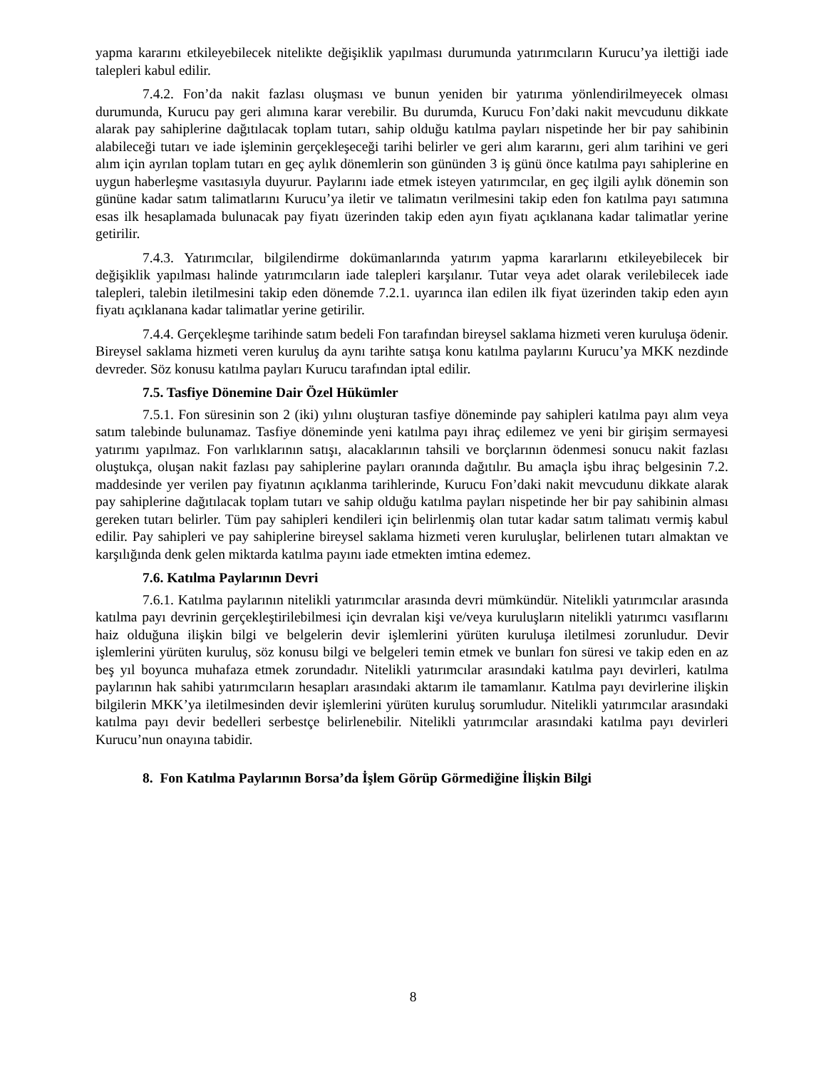yapma kararını etkileyebilecek nitelikte değişiklik yapılması durumunda yatırımcıların Kurucu’ya ilettiği iade talepleri kabul edilir.
7.4.2. Fon’da nakit fazlası oluşması ve bunun yeniden bir yatırıma yönlendirilmeyecek olması durumunda, Kurucu pay geri alımına karar verebilir. Bu durumda, Kurucu Fon’daki nakit mevcudunu dikkate alarak pay sahiplerine dağıtılacak toplam tutarı, sahip olduğu katılma payları nispetinde her bir pay sahibinin alabileceği tutarı ve iade işleminin gerçekleşeceği tarihi belirler ve geri alım kararını, geri alım tarihini ve geri alım için ayrılan toplam tutarı en geç aylık dönemlerin son gününden 3 iş günü önce katılma payı sahiplerine en uygun haberleşme vasıtasıyla duyurur. Paylarını iade etmek isteyen yatırımcılar, en geç ilgili aylık dönemin son gününe kadar satım talimatlarını Kurucu’ya iletir ve talimatın verilmesini takip eden fon katılma payı satımına esas ilk hesaplamada bulunacak pay fiyatı üzerinden takip eden ayın fiyatı açıklanana kadar talimatlar yerine getirilir.
7.4.3. Yatırımcılar, bilgilendirme dokümanlarında yatırım yapma kararlarını etkileyebilecek bir değişiklik yapılması halinde yatırımcıların iade talepleri karşılanır. Tutar veya adet olarak verilebilecek iade talepleri, talebin iletilmesini takip eden dönemde 7.2.1. uyarınca ilan edilen ilk fiyat üzerinden takip eden ayın fiyatı açıklanana kadar talimatlar yerine getirilir.
7.4.4. Gerçekleşme tarihinde satım bedeli Fon tarafından bireysel saklama hizmeti veren kuruluşa ödenir. Bireysel saklama hizmeti veren kuruluş da aynı tarihte satışa konu katılma paylarını Kurucu’ya MKK nezdinde devreder. Söz konusu katılma payları Kurucu tarafından iptal edilir.
7.5. Tasfiye Dönemine Dair Özel Hükümler
7.5.1. Fon süresinin son 2 (iki) yılını oluşturan tasfiye döneminde pay sahipleri katılma payı alım veya satım talebinde bulunamaz. Tasfiye döneminde yeni katılma payı ihraç edilemez ve yeni bir girişim sermayesi yatırımı yapılmaz. Fon varlıklarının satışı, alacaklarının tahsili ve borçlarının ödenmesi sonucu nakit fazlası oluştukça, oluşan nakit fazlası pay sahiplerine payları oranında dağıtılır. Bu amaçla işbu ihraç belgesinin 7.2. maddesinde yer verilen pay fiyatının açıklanma tarihlerinde, Kurucu Fon’daki nakit mevcudunu dikkate alarak pay sahiplerine dağıtılacak toplam tutarı ve sahip olduğu katılma payları nispetinde her bir pay sahibinin alması gereken tutarı belirler. Tüm pay sahipleri kendileri için belirlenmiş olan tutar kadar satım talimatı vermiş kabul edilir. Pay sahipleri ve pay sahiplerine bireysel saklama hizmeti veren kuruluşlar, belirlenen tutarı almaktan ve karşılığında denk gelen miktarda katılma payını iade etmekten imtina edemez.
7.6. Katılma Paylarının Devri
7.6.1. Katılma paylarının nitelikli yatırımcılar arasında devri mümkündür. Nitelikli yatırımcılar arasında katılma payı devrinin gerçekleştirilebilmesi için devralan kişi ve/veya kuruluşların nitelikli yatırımcı vasıflarını haiz olduğuna ilişkin bilgi ve belgelerin devir işlemlerini yürüten kuruluşa iletilmesi zorunludur. Devir işlemlerini yürüten kuruluş, söz konusu bilgi ve belgeleri temin etmek ve bunları fon süresi ve takip eden en az beş yıl boyunca muhafaza etmek zorundadır. Nitelikli yatırımcılar arasındaki katılma payı devirleri, katılma paylarının hak sahibi yatırımcıların hesapları arasındaki aktarım ile tamamlanır. Katılma payı devirlerine ilişkin bilgilerin MKK’ya iletilmesinden devir işlemlerini yürüten kuruluş sorumludur. Nitelikli yatırımcılar arasındaki katılma payı devir bedelleri serbestçe belirlenebilir. Nitelikli yatırımcılar arasındaki katılma payı devirleri Kurucu’nun onayına tabidir.
8. Fon Katılma Paylarının Borsa’da İşlem Görüp Görmediğine İlişkin Bilgi
8